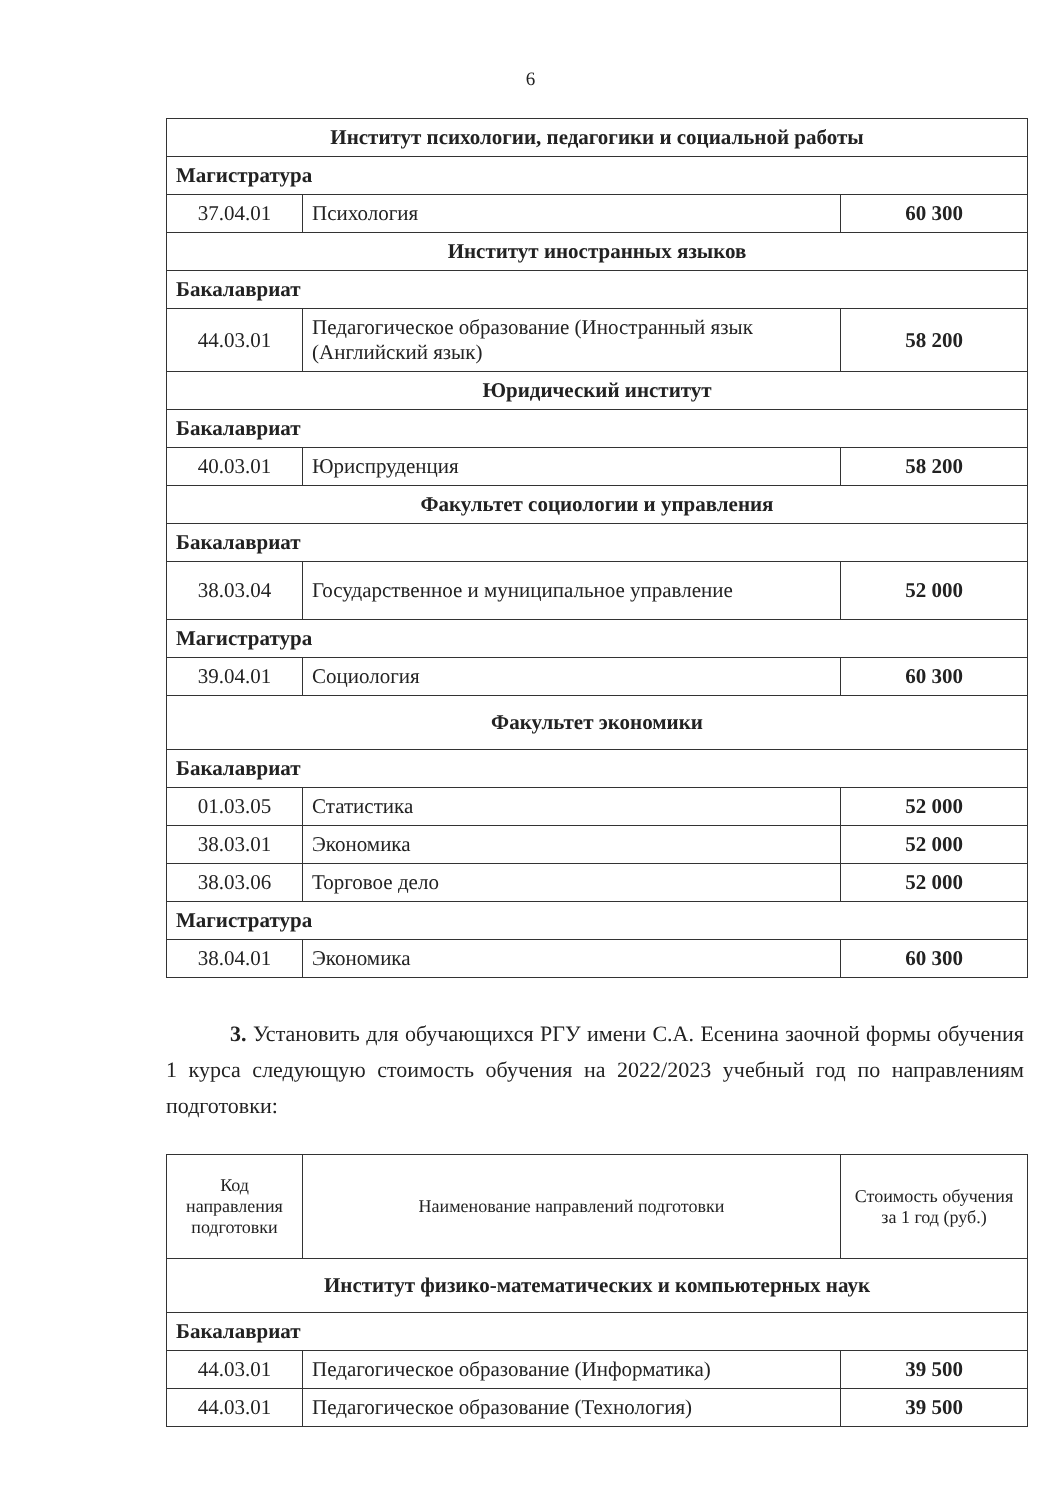6
| Институт психологии, педагогики и социальной работы | | |
| Магистратура | | |
| 37.04.01 | Психология | 60 300 |
| Институт иностранных языков | | |
| Бакалавриат | | |
| 44.03.01 | Педагогическое образование (Иностранный язык (Английский язык) | 58 200 |
| Юридический институт | | |
| Бакалавриат | | |
| 40.03.01 | Юриспруденция | 58 200 |
| Факультет социологии и управления | | |
| Бакалавриат | | |
| 38.03.04 | Государственное и муниципальное управление | 52 000 |
| Магистратура | | |
| 39.04.01 | Социология | 60 300 |
| Факультет экономики | | |
| Бакалавриат | | |
| 01.03.05 | Статистика | 52 000 |
| 38.03.01 | Экономика | 52 000 |
| 38.03.06 | Торговое дело | 52 000 |
| Магистратура | | |
| 38.04.01 | Экономика | 60 300 |
3. Установить для обучающихся РГУ имени С.А. Есенина заочной формы обучения 1 курса следующую стоимость обучения на 2022/2023 учебный год по направлениям подготовки:
| Код направления подготовки | Наименование направлений подготовки | Стоимость обучения за 1 год (руб.) |
| Институт физико-математических и компьютерных наук | | |
| Бакалавриат | | |
| 44.03.01 | Педагогическое образование (Информатика) | 39 500 |
| 44.03.01 | Педагогическое образование (Технология) | 39 500 |